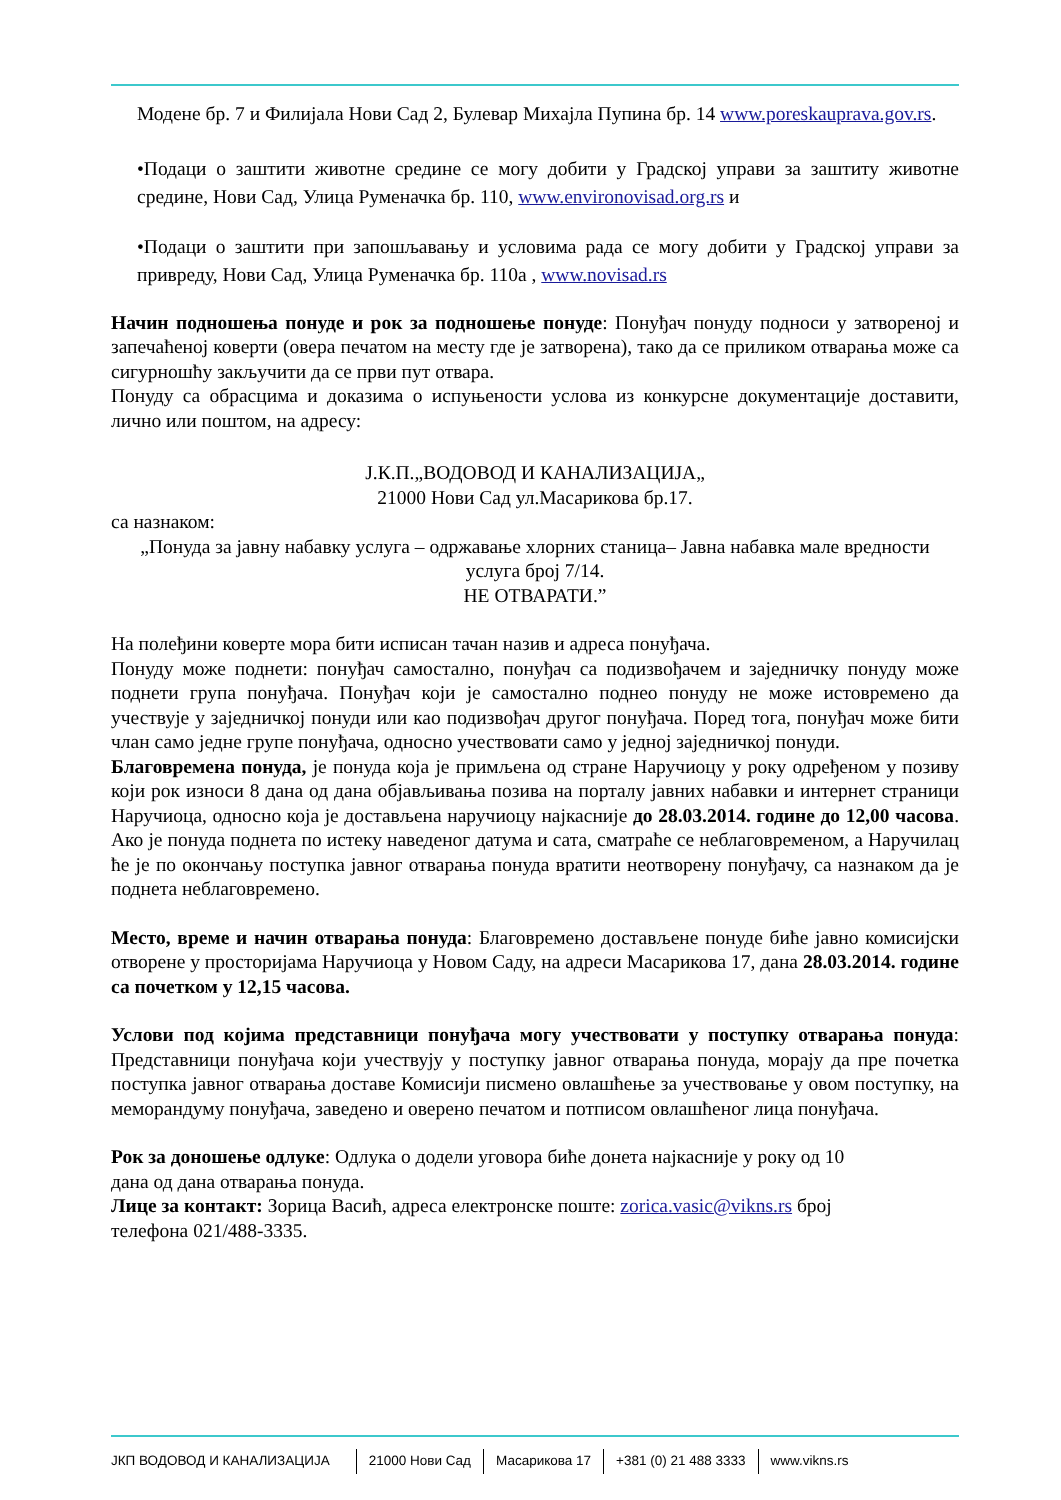Модене бр. 7 и Филијала Нови Сад 2, Булевар Михајла Пупина бр. 14 www.poreskauprava.gov.rs.
•Подаци о заштити животне средине се могу добити у Градској управи за заштиту животне средине, Нови Сад, Улица Руменачка бр. 110, www.environovisad.org.rs и
•Подаци о заштити при запошљавању и условима рада се могу добити у Градској управи за привреду, Нови Сад, Улица Руменачка бр. 110а , www.novisad.rs
Начин подношења понуде и рок за подношење понуде: Понуђач понуду подноси у затвореној и запечаћеној коверти (овера печатом на месту где је затворена), тако да се приликом отварања може са сигурношћу закључити да се први пут отвара.
Понуду са обрасцима и доказима о испуњености услова из конкурсне документације доставити, лично или поштом, на адресу:
Ј.К.П.„ВОДОВОД И КАНАЛИЗАЦИЈА„
21000 Нови Сад ул.Масарикова бр.17.
са назнаком:
„Понуда за јавну набавку услуга – одржавање хлорних станица– Јавна набавка мале вредности услуга број 7/14.
НЕ ОТВАРАТИ.”
На полеђини коверте мора бити исписан тачан назив и адреса понуђача.
Понуду може поднети: понуђач самостално, понуђач са подизвођачем и заједничку понуду може поднети група понуђача. Понуђач који је самостално поднео понуду не може истовремено да учествује у заједничкој понуди или као подизвођач другог понуђача. Поред тога, понуђач може бити члан само једне групе понуђача, односно учествовати само у једној заједничкој понуди.
Благовремена понуда, је понуда која је примљена од стране Наручиоцу у року одређеном у позиву који рок износи 8 дана од дана објављивања позива на порталу јавних набавки и интернет страници Наручиоца, односно која је достављена наручиоцу најкасније до 28.03.2014. године до 12,00 часова. Ако је понуда поднета по истеку наведеног датума и сата, сматраће се неблаговременом, а Наручилац ће је по окончању поступка јавног отварања понуда вратити неотворену понуђачу, са назнаком да је поднета неблаговремено.
Место, време и начин отварања понуда: Благовремено достављене понуде биће јавно комисијски отворене у просторијама Наручиоца у Новом Саду, на адреси Масарикова 17, дана 28.03.2014. године са почетком у 12,15 часова.
Услови под којима представници понуђача могу учествовати у поступку отварања понуда: Представници понуђача који учествују у поступку јавног отварања понуда, морају да пре почетка поступка јавног отварања доставе Комисији писмено овлашћење за учествовање у овом поступку, на меморандуму понуђача, заведено и оверено печатом и потписом овлашћеног лица понуђача.
Рок за доношење одлуке: Одлука о додели уговора биће донета најкасније у року од 10
дана од дана отварања понуда.
Лице за контакт: Зорица Васић, адреса електронске поште: zorica.vasic@vikns.rs број
телефона 021/488-3335.
ЈКП ВОДОВОД И КАНАЛИЗАЦИЈА 21000 Нови Сад Масарикова 17 +381 (0) 21 488 3333 www.vikns.rs